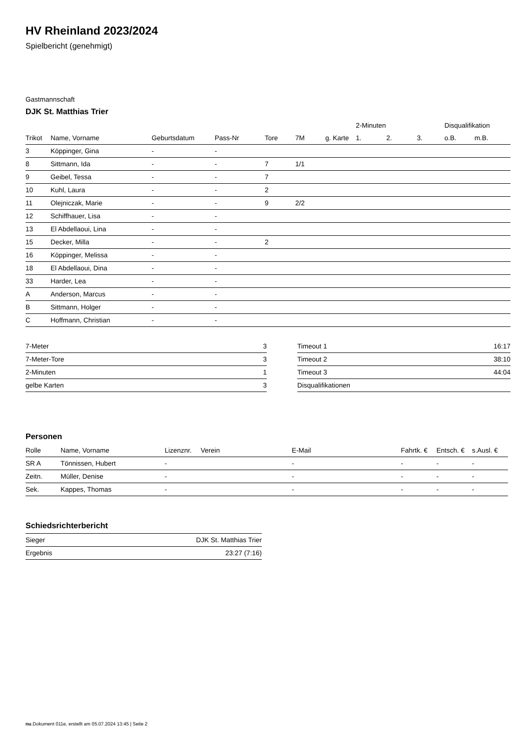HV Rheinland 2023/2024
Spielbericht (genehmigt)
Gastmannschaft
DJK St. Matthias Trier
| | | | | | | | 2-Minuten | | | Disqualifikation | |
| --- | --- | --- | --- | --- | --- | --- | --- | --- | --- | --- | --- |
| Trikot | Name, Vorname | Geburtsdatum | Pass-Nr | Tore | 7M | g. Karte | 1. | 2. | 3. | o.B. | m.B. |
| 3 | Köppinger, Gina | - | - | | | | | | | | |
| 8 | Sittmann, Ida | - | - | 7 | 1/1 | | | | | | |
| 9 | Geibel, Tessa | - | - | 7 | | | | | | | |
| 10 | Kuhl, Laura | - | - | 2 | | | | | | | |
| 11 | Olejniczak, Marie | - | - | 9 | 2/2 | | | | | | |
| 12 | Schiffhauer, Lisa | - | - | | | | | | | | |
| 13 | El Abdellaoui, Lina | - | - | | | | | | | | |
| 15 | Decker, Milla | - | - | 2 | | | | | | | |
| 16 | Köppinger, Melissa | - | - | | | | | | | | |
| 18 | El Abdellaoui, Dina | - | - | | | | | | | | |
| 33 | Harder, Lea | - | - | | | | | | | | |
| A | Anderson, Marcus | - | - | | | | | | | | |
| B | Sittmann, Holger | - | - | | | | | | | | |
| C | Hoffmann, Christian | - | - | | | | | | | | |
| 7-Meter | 3 |
| 7-Meter-Tore | 3 |
| 2-Minuten | 1 |
| gelbe Karten | 3 |
| Timeout 1 | 16:17 |
| Timeout 2 | 38:10 |
| Timeout 3 | 44:04 |
| Disqualifikationen | |
Personen
| Rolle | Name, Vorname | Lizenznr. | Verein | E-Mail | Fahrtk. € | Entsch. € | s.Ausl. € |
| --- | --- | --- | --- | --- | --- | --- | --- |
| SR A | Tönnissen, Hubert | - | | - | - | - | - |
| Zeitn. | Müller, Denise | - | | - | - | - | - |
| Sek. | Kappes, Thomas | - | | - | - | - | - |
Schiedsrichterbericht
| Sieger | DJK St. Matthias Trier |
| Ergebnis | 23:27 (7:16) |
nu.Dokument 011e, erstellt am 05.07.2024 13:45 | Seite 2